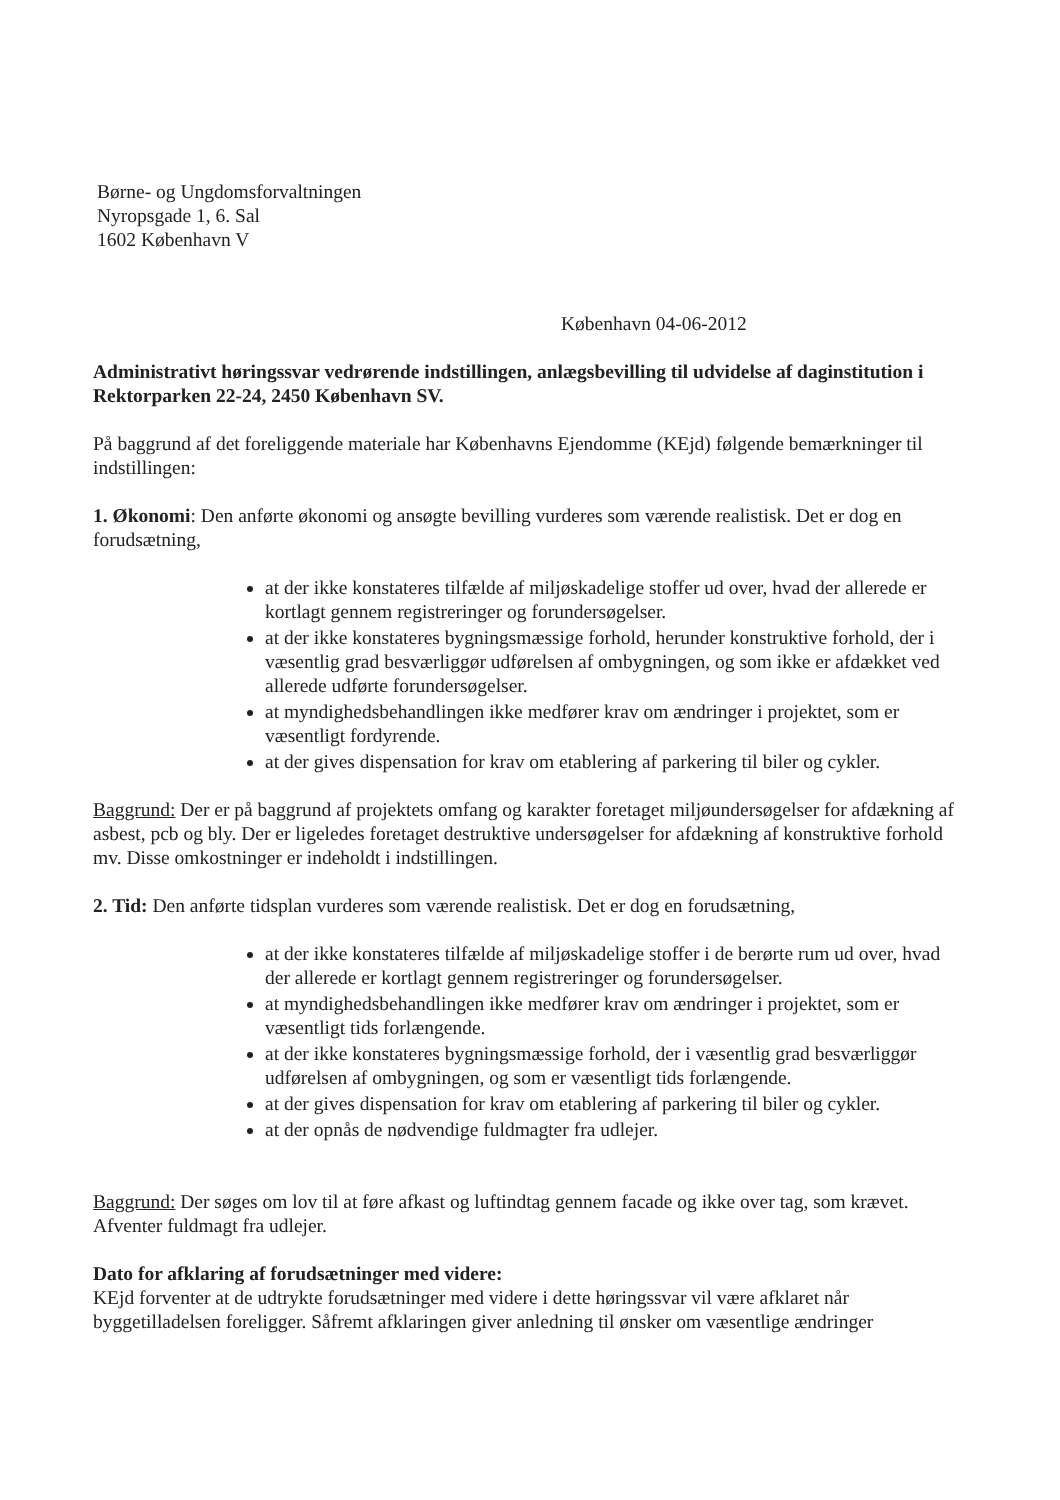Børne- og Ungdomsforvaltningen
Nyropsgade 1, 6. Sal
1602 København V
København 04-06-2012
Administrativt høringssvar vedrørende indstillingen, anlægsbevilling til udvidelse af daginstitution i Rektorparken 22-24, 2450 København SV.
På baggrund af det foreliggende materiale har Københavns Ejendomme (KEjd) følgende bemærkninger til indstillingen:
1. Økonomi: Den anførte økonomi og ansøgte bevilling vurderes som værende realistisk. Det er dog en forudsætning,
at der ikke konstateres tilfælde af miljøskadelige stoffer ud over, hvad der allerede er kortlagt gennem registreringer og forundersøgelser.
at der ikke konstateres bygningsmæssige forhold, herunder konstruktive forhold, der i væsentlig grad besværliggør udførelsen af ombygningen, og som ikke er afdækket ved allerede udførte forundersøgelser.
at myndighedsbehandlingen ikke medfører krav om ændringer i projektet, som er væsentligt fordyrende.
at der gives dispensation for krav om etablering af parkering til biler og cykler.
Baggrund: Der er på baggrund af projektets omfang og karakter foretaget miljøundersøgelser for afdækning af asbest, pcb og bly. Der er ligeledes foretaget destruktive undersøgelser for afdækning af konstruktive forhold mv. Disse omkostninger er indeholdt i indstillingen.
2. Tid: Den anførte tidsplan vurderes som værende realistisk. Det er dog en forudsætning,
at der ikke konstateres tilfælde af miljøskadelige stoffer i de berørte rum ud over, hvad der allerede er kortlagt gennem registreringer og forundersøgelser.
at myndighedsbehandlingen ikke medfører krav om ændringer i projektet, som er væsentligt tids forlængende.
at der ikke konstateres bygningsmæssige forhold, der i væsentlig grad besværliggør udførelsen af ombygningen, og som er væsentligt tids forlængende.
at der gives dispensation for krav om etablering af parkering til biler og cykler.
at der opnås de nødvendige fuldmagter fra udlejer.
Baggrund: Der søges om lov til at føre afkast og luftindtag gennem facade og ikke over tag, som krævet. Afventer fuldmagt fra udlejer.
Dato for afklaring af forudsætninger med videre:
KEjd forventer at de udtrykte forudsætninger med videre i dette høringssvar vil være afklaret når byggetilladelsen foreligger. Såfremt afklaringen giver anledning til ønsker om væsentlige ændringer